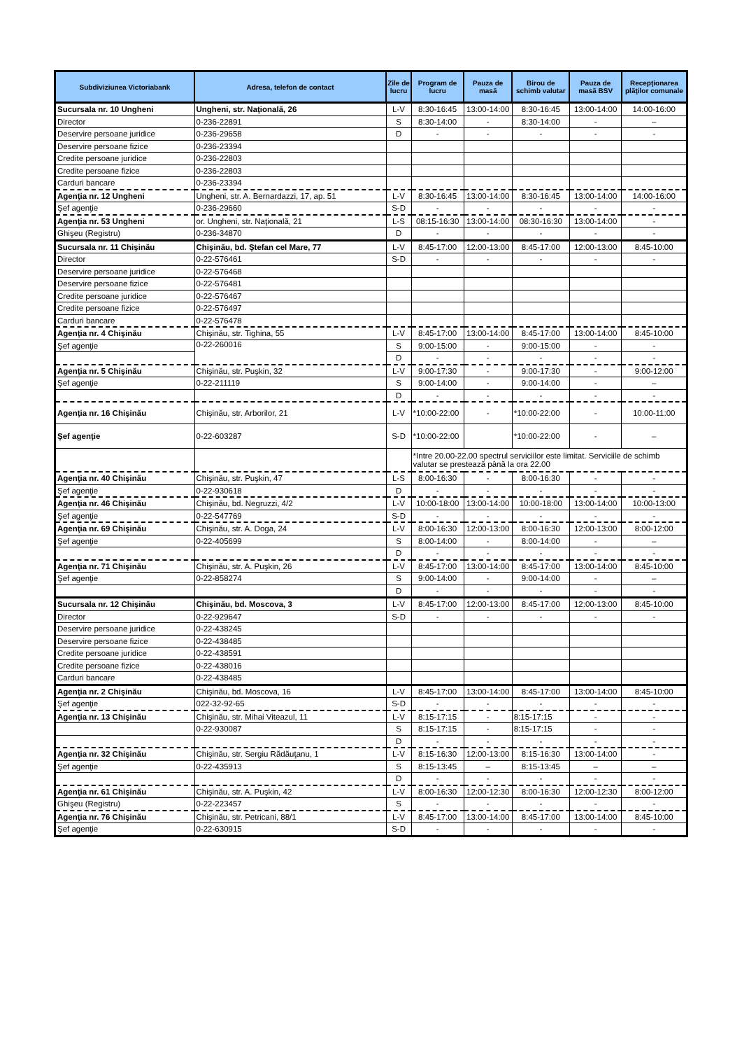| Subdiviziunea Victoriabank | Adresa, telefon de contact | Zile de lucru | Program de lucru | Pauza de masă | Birou de schimb valutar | Pauza de masă BSV | Recepţionarea plăţilor comunale |
| --- | --- | --- | --- | --- | --- | --- | --- |
| Sucursala nr. 10 Ungheni | Ungheni, str. Naţională, 26 | L-V | 8:30-16:45 | 13:00-14:00 | 8:30-16:45 | 13:00-14:00 | 14:00-16:00 |
| Director | 0-236-22891 | S | 8:30-14:00 | - | 8:30-14:00 | - | – |
| Deservire persoane juridice | 0-236-29658 | D | - | - | - | - | - |
| Deservire persoane fizice | 0-236-23394 | | | | | | |
| Credite persoane juridice | 0-236-22803 | | | | | | |
| Credite persoane fizice | 0-236-22803 | | | | | | |
| Carduri bancare | 0-236-23394 | | | | | | |
| Agenţia nr. 12 Ungheni | Ungheni, str. A. Bernardazzi, 17, ap. 51 | L-V | 8:30-16:45 | 13:00-14:00 | 8:30-16:45 | 13:00-14:00 | 14:00-16:00 |
| Şef agenţie | 0-236-29660 | S-D | - | - | - | - | - |
| Agenţia nr. 53 Ungheni | or. Ungheni, str. Naţională, 21 | L-S | 08:15-16:30 | 13:00-14:00 | 08:30-16:30 | 13:00-14:00 | - |
| Ghişeu (Registru) | 0-236-34870 | D | - | - | - | - | - |
| Sucursala nr. 11 Chişinău | Chişinău, bd. Ştefan cel Mare, 77 | L-V | 8:45-17:00 | 12:00-13:00 | 8:45-17:00 | 12:00-13:00 | 8:45-10:00 |
| Director | 0-22-576461 | S-D | - | - | - | - | - |
| Deservire persoane juridice | 0-22-576468 | | | | | | |
| Deservire persoane fizice | 0-22-576481 | | | | | | |
| Credite persoane juridice | 0-22-576467 | | | | | | |
| Credite persoane fizice | 0-22-576497 | | | | | | |
| Carduri bancare | 0-22-576478 | | | | | | |
| Agenţia nr. 4 Chişinău | Chişinău, str. Tighina, 55 | L-V | 8:45-17:00 | 13:00-14:00 | 8:45-17:00 | 13:00-14:00 | 8:45-10:00 |
| Şef agenţie | 0-22-260016 | S | 9:00-15:00 | - | 9:00-15:00 | - | - |
| | | D | - | - | - | - | - |
| Agenţia nr. 5 Chişinău | Chişinău, str. Puşkin, 32 | L-V | 9:00-17:30 | - | 9:00-17:30 | - | 9:00-12:00 |
| Şef agenţie | 0-22-211119 | S | 9:00-14:00 | - | 9:00-14:00 | - | – |
| | | D | - | - | - | - | - |
| Agenţia nr. 16 Chişinău | Chişinău, str. Arborilor, 21 | L-V | *10:00-22:00 | - | *10:00-22:00 | - | 10:00-11:00 |
| Şef agenţie | 0-22-603287 | S-D | *10:00-22:00 | | *10:00-22:00 | - | – |
| | | | *Intre 20.00-22.00 spectrul serviciilor este limitat. Serviciile de schimb valutar se prestează până la ora 22.00 | | | | |
| Agenţia nr. 40 Chişinău | Chişinău, str. Puşkin, 47 | L-S | 8:00-16:30 | - | 8:00-16:30 | - | - |
| Şef agenţie | 0-22-930618 | D | - | - | - | - | - |
| Agenţia nr. 46 Chişinău | Chişinău, bd. Negruzzi, 4/2 | L-V | 10:00-18:00 | 13:00-14:00 | 10:00-18:00 | 13:00-14:00 | 10:00-13:00 |
| Şef agenţie | 0-22-547769 | S-D | - | - | - | - | - |
| Agenţia nr. 69 Chişinău | Chişinău, str. A. Doga, 24 | L-V | 8:00-16:30 | 12:00-13:00 | 8:00-16:30 | 12:00-13:00 | 8:00-12:00 |
| Şef agenţie | 0-22-405699 | S | 8:00-14:00 | - | 8:00-14:00 | - | – |
| | | D | - | - | - | - | - |
| Agenţia nr. 71 Chişinău | Chişinău, str. A. Puşkin, 26 | L-V | 8:45-17:00 | 13:00-14:00 | 8:45-17:00 | 13:00-14:00 | 8:45-10:00 |
| Şef agenţie | 0-22-858274 | S | 9:00-14:00 | - | 9:00-14:00 | - | – |
| | | D | - | - | - | - | - |
| Sucursala nr. 12 Chişinău | Chişinău, bd. Moscova, 3 | L-V | 8:45-17:00 | 12:00-13:00 | 8:45-17:00 | 12:00-13:00 | 8:45-10:00 |
| Director | 0-22-929647 | S-D | - | - | - | - | - |
| Deservire persoane juridice | 0-22-438245 | | | | | | |
| Deservire persoane fizice | 0-22-438485 | | | | | | |
| Credite persoane juridice | 0-22-438591 | | | | | | |
| Credite persoane fizice | 0-22-438016 | | | | | | |
| Carduri bancare | 0-22-438485 | | | | | | |
| Agenţia nr. 2 Chişinău | Chişinău, bd. Moscova, 16 | L-V | 8:45-17:00 | 13:00-14:00 | 8:45-17:00 | 13:00-14:00 | 8:45-10:00 |
| Şef agenţie | 022-32-92-65 | S-D | - | - | - | - | - |
| Agenţia nr. 13 Chişinău | Chişinău, str. Mihai Viteazul, 11 | L-V | 8:15-17:15 | - | 8:15-17:15 | - | - |
| | 0-22-930087 | S | 8:15-17:15 | - | 8:15-17:15 | - | - |
| | | D | - | - | - | - | - |
| Agenţia nr. 32 Chişinău | Chişinău, str. Sergiu Rădăuţanu, 1 | L-V | 8:15-16:30 | 12:00-13:00 | 8:15-16:30 | 13:00-14:00 | - |
| Şef agenţie | 0-22-435913 | S | 8:15-13:45 | – | 8:15-13:45 | – | – |
| | | D | - | - | - | - | - |
| Agenţia nr. 61 Chişinău | Chişinău, str. A. Puşkin, 42 | L-V | 8:00-16:30 | 12:00-12:30 | 8:00-16:30 | 12:00-12:30 | 8:00-12:00 |
| Ghişeu (Registru) | 0-22-223457 | S | - | - | - | - | - |
| Agenţia nr. 76 Chişinău | Chişinău, str. Petricani, 88/1 | L-V | 8:45-17:00 | 13:00-14:00 | 8:45-17:00 | 13:00-14:00 | 8:45-10:00 |
| Şef agenţie | 0-22-630915 | S-D | - | - | - | - | - |